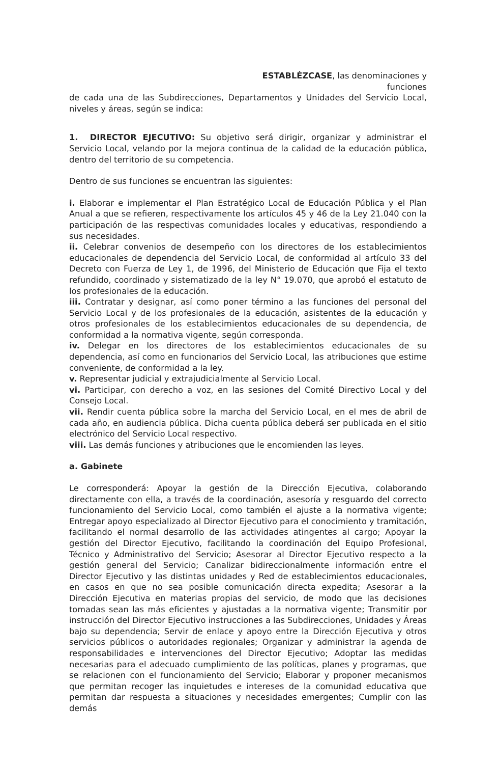ESTABLÉZCASE, las denominaciones y funciones
de cada una de las Subdirecciones, Departamentos y Unidades del Servicio Local, niveles y áreas, según se indica:
1. DIRECTOR EJECUTIVO: Su objetivo será dirigir, organizar y administrar el Servicio Local, velando por la mejora continua de la calidad de la educación pública, dentro del territorio de su competencia.
Dentro de sus funciones se encuentran las siguientes:
i. Elaborar e implementar el Plan Estratégico Local de Educación Pública y el Plan Anual a que se refieren, respectivamente los artículos 45 y 46 de la Ley 21.040 con la participación de las respectivas comunidades locales y educativas, respondiendo a sus necesidades.
ii. Celebrar convenios de desempeño con los directores de los establecimientos educacionales de dependencia del Servicio Local, de conformidad al artículo 33 del Decreto con Fuerza de Ley 1, de 1996, del Ministerio de Educación que Fija el texto refundido, coordinado y sistematizado de la ley N° 19.070, que aprobó el estatuto de los profesionales de la educación.
iii. Contratar y designar, así como poner término a las funciones del personal del Servicio Local y de los profesionales de la educación, asistentes de la educación y otros profesionales de los establecimientos educacionales de su dependencia, de conformidad a la normativa vigente, según corresponda.
iv. Delegar en los directores de los establecimientos educacionales de su dependencia, así como en funcionarios del Servicio Local, las atribuciones que estime conveniente, de conformidad a la ley.
v. Representar judicial y extrajudicialmente al Servicio Local.
vi. Participar, con derecho a voz, en las sesiones del Comité Directivo Local y del Consejo Local.
vii. Rendir cuenta pública sobre la marcha del Servicio Local, en el mes de abril de cada año, en audiencia pública. Dicha cuenta pública deberá ser publicada en el sitio electrónico del Servicio Local respectivo.
viii. Las demás funciones y atribuciones que le encomienden las leyes.
a. Gabinete
Le corresponderá: Apoyar la gestión de la Dirección Ejecutiva, colaborando directamente con ella, a través de la coordinación, asesoría y resguardo del correcto funcionamiento del Servicio Local, como también el ajuste a la normativa vigente; Entregar apoyo especializado al Director Ejecutivo para el conocimiento y tramitación, facilitando el normal desarrollo de las actividades atingentes al cargo; Apoyar la gestión del Director Ejecutivo, facilitando la coordinación del Equipo Profesional, Técnico y Administrativo del Servicio; Asesorar al Director Ejecutivo respecto a la gestión general del Servicio; Canalizar bidireccionalmente información entre el Director Ejecutivo y las distintas unidades y Red de establecimientos educacionales, en casos en que no sea posible comunicación directa expedita; Asesorar a la Dirección Ejecutiva en materias propias del servicio, de modo que las decisiones tomadas sean las más eficientes y ajustadas a la normativa vigente; Transmitir por instrucción del Director Ejecutivo instrucciones a las Subdirecciones, Unidades y Áreas bajo su dependencia; Servir de enlace y apoyo entre la Dirección Ejecutiva y otros servicios públicos o autoridades regionales; Organizar y administrar la agenda de responsabilidades e intervenciones del Director Ejecutivo; Adoptar las medidas necesarias para el adecuado cumplimiento de las políticas, planes y programas, que se relacionen con el funcionamiento del Servicio; Elaborar y proponer mecanismos que permitan recoger las inquietudes e intereses de la comunidad educativa que permitan dar respuesta a situaciones y necesidades emergentes; Cumplir con las demás